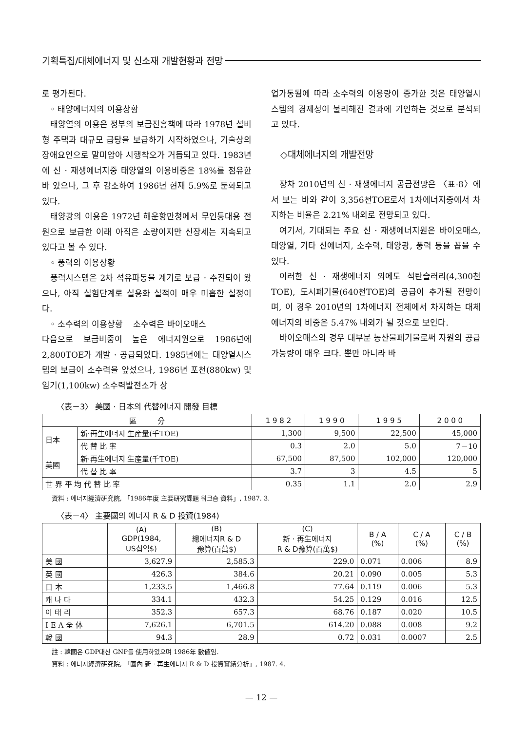기획특집/대체에너지 및 신소재 개발현황과 전망
로 평가된다.
◦ 태양에너지의 이용상황
태양열의 이용은 정부의 보급진흥책에 따라 1978년 설비형 주택과 대규모 급탕을 보급하기 시작하였으나, 기술상의 장애요인으로 말미암아 시행착오가 거듭되고 있다. 1983년에 신 · 재생에너지중 태양열의 이용비중은 18%를 점유한 바 있으나, 그 후 감소하여 1986년 현재 5.9%로 둔화되고 있다.
태양광의 이용은 1972년 해운항만청에서 무인등대용 전원으로 보급한 이래 아직은 소량이지만 신장세는 지속되고 있다고 볼 수 있다.
◦ 풍력의 이용상황
풍력시스템은 2차 석유파동을 계기로 보급 · 추진되어 왔으나, 아직 실험단계로 실용화 실적이 매우 미흡한 실정이다.
◦ 소수력의 이용상황 소수력은 바이오매스
다음으로 보급비중이 높은 에너지원으로 1986년에 2,800TOE가 개발 · 공급되었다. 1985년에는 태양열시스템의 보급이 소수력을 앞섰으나, 1986년 포천(880kw) 및 임기(1,100kw) 소수력발전소가 상
업가동됨에 따라 소수력의 이용량이 증가한 것은 태양열시스템의 경제성이 불리해진 결과에 기인하는 것으로 분석되고 있다.
◇대체에너지의 개발전망
장차 2010년의 신 · 재생에너지 공급전망은 〈표-8〉에서 보는 바와 같이 3,356천TOE로서 1차에너지중에서 차지하는 비율은 2.21% 내외로 전망되고 있다.
여기서, 기대되는 주요 신 · 재생에너지원은 바이오매스, 태양열, 기타 신에너지, 소수력, 태양광, 풍력 등을 꼽을 수 있다.
이러한 신 · 재생에너지 외에도 석탄슬러리(4,300천TOE), 도시폐기물(640천TOE)의 공급이 추가될 전망이며, 이 경우 2010년의 1차에너지 전체에서 차지하는 대체에너지의 비중은 5.47% 내외가 될 것으로 보인다.
바이오매스의 경우 대부분 농산물폐기물로써 자원의 공급가능량이 매우 크다. 뿐만 아니라 바
〈表－3〉 美國 · 日本의 代替에너지 開發 目標
| 區 分 | | 1 9 8 2 | 1 9 9 0 | 1 9 9 5 | 2 0 0 0 |
| --- | --- | --- | --- | --- | --- |
| 日本 | 新·再生에너지 生産量(千TOE) | 1,300 | 9,500 | 22,500 | 45,000 |
| | 代 替 比 率 | 0.3 | 2.0 | 5.0 | 7－10 |
| 美國 | 新·再生에너지 生産量(千TOE) | 67,500 | 87,500 | 102,000 | 120,000 |
| | 代 替 比 率 | 3.7 | 3 | 4.5 | 5 |
| 世 界 平 均 代 替 比 率 | | 0.35 | 1.1 | 2.0 | 2.9 |
資料 : 에너지經濟硏究院, 「1986年度 主要硏究課題 워크숍 資料」, 1987. 3.
〈表－4〉 主要國의 에너지 R & D 投資(1984)
| | (A) GDP(1984, US십억$) | (B) 總에너지R & D 豫算(百萬$) | (C) 新 · 再生에너지 R & D豫算(百萬$) | B / A (%) | C / A (%) | C / B (%) |
| --- | --- | --- | --- | --- | --- | --- |
| 美 國 | 3,627.9 | 2,585.3 | 229.0 | 0.071 | 0.006 | 8.9 |
| 英 國 | 426.3 | 384.6 | 20.21 | 0.090 | 0.005 | 5.3 |
| 日 本 | 1,233.5 | 1,466.8 | 77.64 | 0.119 | 0.006 | 5.3 |
| 캐 나 다 | 334.1 | 432.3 | 54.25 | 0.129 | 0.016 | 12.5 |
| 이 태 리 | 352.3 | 657.3 | 68.76 | 0.187 | 0.020 | 10.5 |
| I E A 全 体 | 7,626.1 | 6,701.5 | 614.20 | 0.088 | 0.008 | 9.2 |
| 韓 國 | 94.3 | 28.9 | 0.72 | 0.031 | 0.0007 | 2.5 |
註 : 韓國은 GDP대신 GNP를 使用하였으며 1986年 數値임.
資料 : 에너지經濟硏究院, 「國內 新 · 再生에너지 R & D 投資實績分析」, 1987. 4.
— 12 —